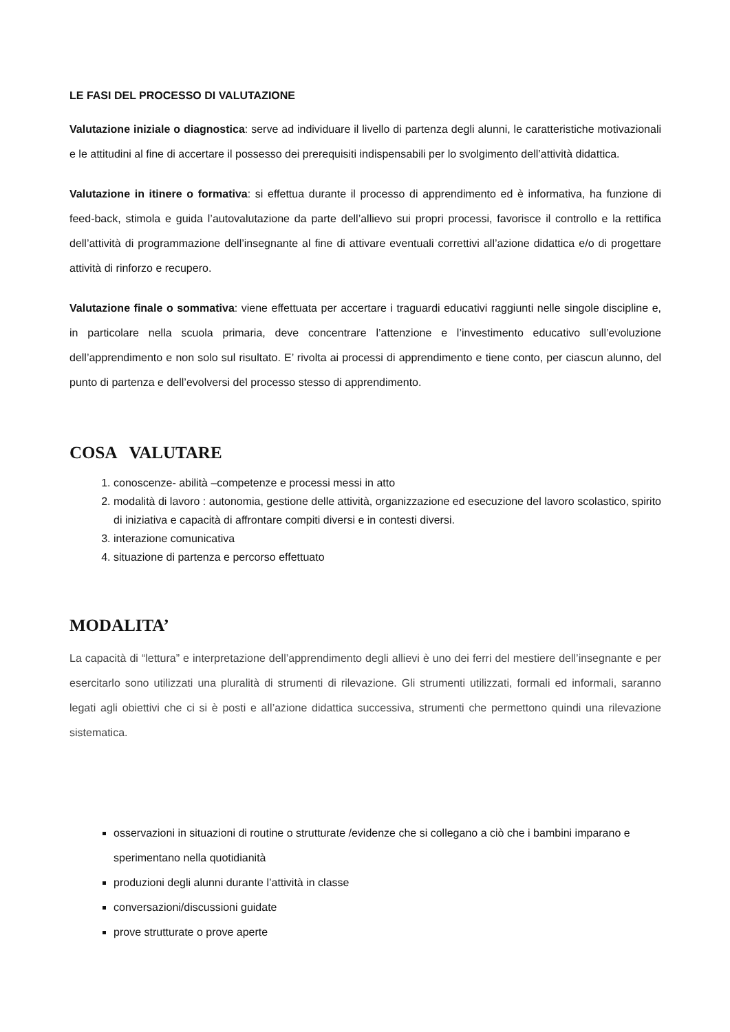LE FASI DEL PROCESSO DI VALUTAZIONE
Valutazione iniziale o diagnostica: serve ad individuare il livello di partenza degli alunni, le caratteristiche motivazionali e le attitudini al fine di accertare il possesso dei prerequisiti indispensabili per lo svolgimento dell’attività didattica.
Valutazione in itinere o formativa: si effettua durante il processo di apprendimento ed è informativa, ha funzione di feed-back, stimola e guida l’autovalutazione da parte dell’allievo sui propri processi, favorisce il controllo e la rettifica dell’attività di programmazione dell’insegnante al fine di attivare eventuali correttivi all’azione didattica e/o di progettare attività di rinforzo e recupero.
Valutazione finale o sommativa: viene effettuata per accertare i traguardi educativi raggiunti nelle singole discipline e, in particolare nella scuola primaria, deve concentrare l’attenzione e l’investimento educativo sull’evoluzione dell’apprendimento e non solo sul risultato. E’ rivolta ai processi di apprendimento e tiene conto, per ciascun alunno, del punto di partenza e dell’evolversi del processo stesso di apprendimento.
COSA VALUTARE
1. conoscenze- abilità –competenze e processi messi in atto
2. modalità di lavoro : autonomia, gestione delle attività, organizzazione ed esecuzione del lavoro scolastico, spirito di iniziativa e capacità di affrontare compiti diversi e in contesti diversi.
3. interazione comunicativa
4. situazione di partenza e percorso effettuato
MODALITA’
La capacità di “lettura” e interpretazione dell’apprendimento degli allievi è uno dei ferri del mestiere dell’insegnante e per esercitarlo sono utilizzati una pluralità di strumenti di rilevazione. Gli strumenti utilizzati, formali ed informali, saranno legati agli obiettivi che ci si è posti e all’azione didattica successiva, strumenti che permettono quindi una rilevazione sistematica.
osservazioni in situazioni di routine o strutturate /evidenze che si collegano a ciò che i bambini imparano e sperimentano nella quotidianità
produzioni degli alunni durante l’attività in classe
conversazioni/discussioni guidate
prove strutturate o prove aperte